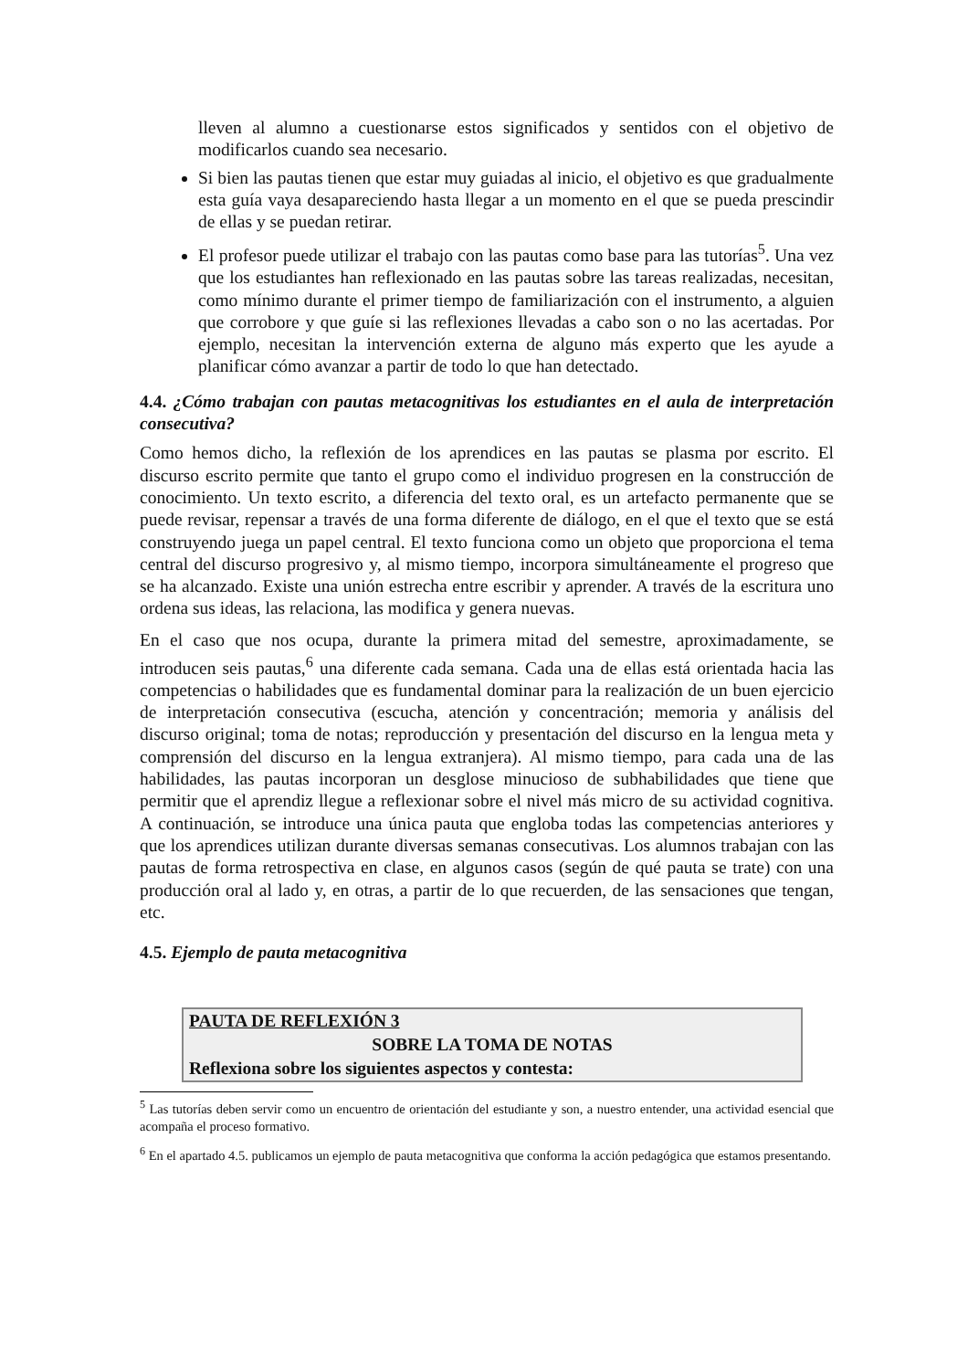lleven al alumno a cuestionarse estos significados y sentidos con el objetivo de modificarlos cuando sea necesario.
Si bien las pautas tienen que estar muy guiadas al inicio, el objetivo es que gradualmente esta guía vaya desapareciendo hasta llegar a un momento en el que se pueda prescindir de ellas y se puedan retirar.
El profesor puede utilizar el trabajo con las pautas como base para las tutorías<sup>5</sup>. Una vez que los estudiantes han reflexionado en las pautas sobre las tareas realizadas, necesitan, como mínimo durante el primer tiempo de familiarización con el instrumento, a alguien que corrobore y que guíe si las reflexiones llevadas a cabo son o no las acertadas. Por ejemplo, necesitan la intervención externa de alguno más experto que les ayude a planificar cómo avanzar a partir de todo lo que han detectado.
4.4. ¿Cómo trabajan con pautas metacognitivas los estudiantes en el aula de interpretación consecutiva?
Como hemos dicho, la reflexión de los aprendices en las pautas se plasma por escrito. El discurso escrito permite que tanto el grupo como el individuo progresen en la construcción de conocimiento. Un texto escrito, a diferencia del texto oral, es un artefacto permanente que se puede revisar, repensar a través de una forma diferente de diálogo, en el que el texto que se está construyendo juega un papel central. El texto funciona como un objeto que proporciona el tema central del discurso progresivo y, al mismo tiempo, incorpora simultáneamente el progreso que se ha alcanzado. Existe una unión estrecha entre escribir y aprender. A través de la escritura uno ordena sus ideas, las relaciona, las modifica y genera nuevas.
En el caso que nos ocupa, durante la primera mitad del semestre, aproximadamente, se introducen seis pautas,<sup>6</sup> una diferente cada semana. Cada una de ellas está orientada hacia las competencias o habilidades que es fundamental dominar para la realización de un buen ejercicio de interpretación consecutiva (escucha, atención y concentración; memoria y análisis del discurso original; toma de notas; reproducción y presentación del discurso en la lengua meta y comprensión del discurso en la lengua extranjera). Al mismo tiempo, para cada una de las habilidades, las pautas incorporan un desglose minucioso de subhabilidades que tiene que permitir que el aprendiz llegue a reflexionar sobre el nivel más micro de su actividad cognitiva. A continuación, se introduce una única pauta que engloba todas las competencias anteriores y que los aprendices utilizan durante diversas semanas consecutivas. Los alumnos trabajan con las pautas de forma retrospectiva en clase, en algunos casos (según de qué pauta se trate) con una producción oral al lado y, en otras, a partir de lo que recuerden, de las sensaciones que tengan, etc.
4.5. Ejemplo de pauta metacognitiva
| PAUTA DE REFLEXIÓN 3 |
| SOBRE LA TOMA DE NOTAS |
| Reflexiona sobre los siguientes aspectos y contesta: |
<sup>5</sup> Las tutorías deben servir como un encuentro de orientación del estudiante y son, a nuestro entender, una actividad esencial que acompaña el proceso formativo.
<sup>6</sup> En el apartado 4.5. publicamos un ejemplo de pauta metacognitiva que conforma la acción pedagógica que estamos presentando.